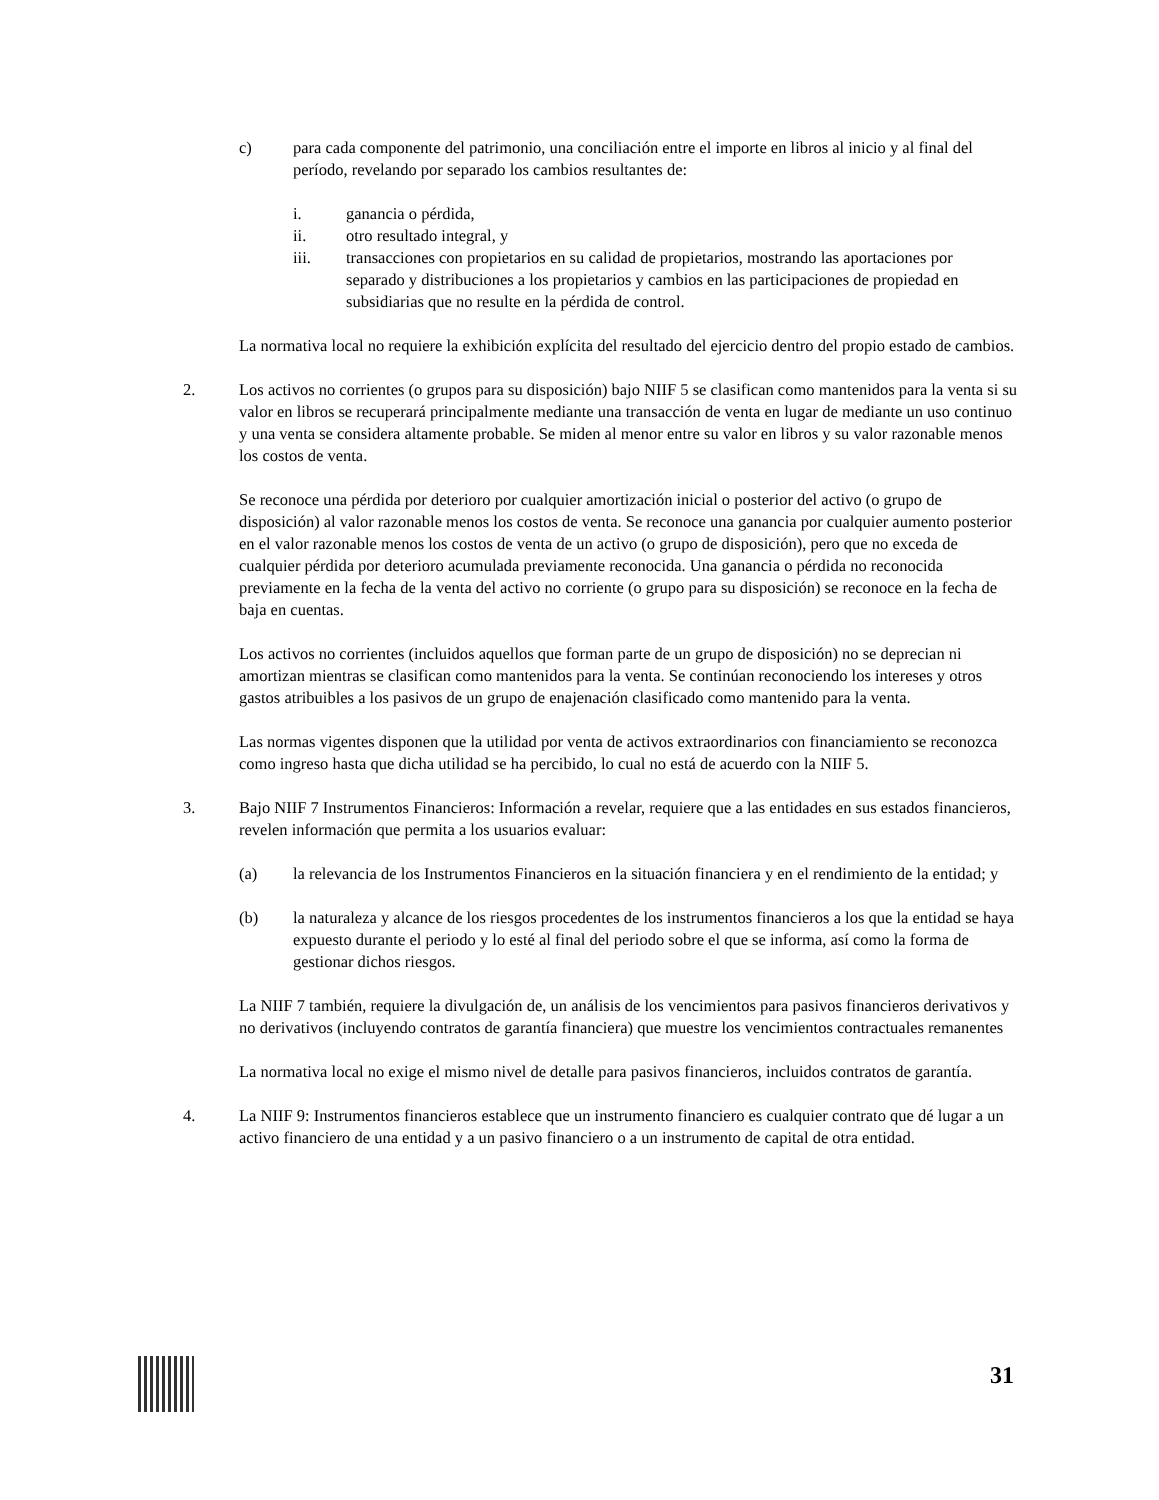c) para cada componente del patrimonio, una conciliación entre el importe en libros al inicio y al final del período, revelando por separado los cambios resultantes de:
i. ganancia o pérdida,
ii. otro resultado integral, y
iii. transacciones con propietarios en su calidad de propietarios, mostrando las aportaciones por separado y distribuciones a los propietarios y cambios en las participaciones de propiedad en subsidiarias que no resulte en la pérdida de control.
La normativa local no requiere la exhibición explícita del resultado del ejercicio dentro del propio estado de cambios.
2. Los activos no corrientes (o grupos para su disposición) bajo NIIF 5 se clasifican como mantenidos para la venta si su valor en libros se recuperará principalmente mediante una transacción de venta en lugar de mediante un uso continuo y una venta se considera altamente probable. Se miden al menor entre su valor en libros y su valor razonable menos los costos de venta.
Se reconoce una pérdida por deterioro por cualquier amortización inicial o posterior del activo (o grupo de disposición) al valor razonable menos los costos de venta. Se reconoce una ganancia por cualquier aumento posterior en el valor razonable menos los costos de venta de un activo (o grupo de disposición), pero que no exceda de cualquier pérdida por deterioro acumulada previamente reconocida. Una ganancia o pérdida no reconocida previamente en la fecha de la venta del activo no corriente (o grupo para su disposición) se reconoce en la fecha de baja en cuentas.
Los activos no corrientes (incluidos aquellos que forman parte de un grupo de disposición) no se deprecian ni amortizan mientras se clasifican como mantenidos para la venta. Se continúan reconociendo los intereses y otros gastos atribuibles a los pasivos de un grupo de enajenación clasificado como mantenido para la venta.
Las normas vigentes disponen que la utilidad por venta de activos extraordinarios con financiamiento se reconozca como ingreso hasta que dicha utilidad se ha percibido, lo cual no está de acuerdo con la NIIF 5.
3. Bajo NIIF 7 Instrumentos Financieros: Información a revelar, requiere que a las entidades en sus estados financieros, revelen información que permita a los usuarios evaluar:
(a) la relevancia de los Instrumentos Financieros en la situación financiera y en el rendimiento de la entidad; y
(b) la naturaleza y alcance de los riesgos procedentes de los instrumentos financieros a los que la entidad se haya expuesto durante el periodo y lo esté al final del periodo sobre el que se informa, así como la forma de gestionar dichos riesgos.
La NIIF 7 también, requiere la divulgación de, un análisis de los vencimientos para pasivos financieros derivativos y no derivativos (incluyendo contratos de garantía financiera) que muestre los vencimientos contractuales remanentes
La normativa local no exige el mismo nivel de detalle para pasivos financieros, incluidos contratos de garantía.
4. La NIIF 9: Instrumentos financieros establece que un instrumento financiero es cualquier contrato que dé lugar a un activo financiero de una entidad y a un pasivo financiero o a un instrumento de capital de otra entidad.
31